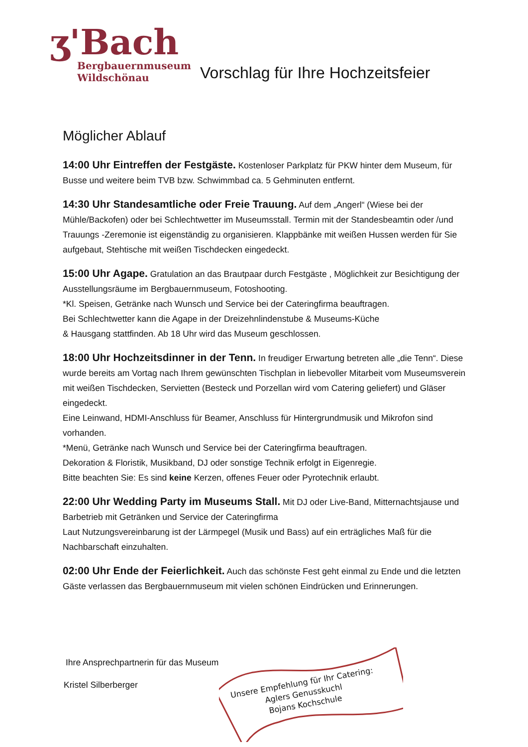ʒ'Bach
Bergbauernmuseum
Wildschönau
Vorschlag für Ihre Hochzeitsfeier
Möglicher Ablauf
14:00 Uhr Eintreffen der Festgäste. Kostenloser Parkplatz für PKW hinter dem Museum, für Busse und weitere beim TVB bzw. Schwimmbad ca. 5 Gehminuten entfernt.
14:30 Uhr Standesamtliche oder Freie Trauung. Auf dem „Angerl“ (Wiese bei der Mühle/Backofen) oder bei Schlechtwetter im Museumsstall. Termin mit der Standesbeamtin oder /und Trauungs -Zeremonie ist eigenständig zu organisieren. Klappbänke mit weißen Hussen werden für Sie aufgebaut, Stehtische mit weißen Tischdecken eingedeckt.
15:00 Uhr Agape. Gratulation an das Brautpaar durch Festgäste , Möglichkeit zur Besichtigung der Ausstellungsräume im Bergbauernmuseum, Fotoshooting.
*Kl. Speisen, Getränke nach Wunsch und Service bei der Cateringfirma beauftragen.
Bei Schlechtwetter kann die Agape in der Dreizehnlindenstube & Museums-Küche
& Hausgang stattfinden. Ab 18 Uhr wird das Museum geschlossen.
18:00 Uhr Hochzeitsdinner in der Tenn. In freudiger Erwartung betreten alle „die Tenn“. Diese wurde bereits am Vortag nach Ihrem gewünschten Tischplan in liebevoller Mitarbeit vom Museumsverein mit weißen Tischdecken, Servietten (Besteck und Porzellan wird vom Catering geliefert) und Gläser eingedeckt.
Eine Leinwand, HDMI-Anschluss für Beamer, Anschluss für Hintergrundmusik und Mikrofon sind vorhanden.
*Menü, Getränke nach Wunsch und Service bei der Cateringfirma beauftragen.
Dekoration & Floristik, Musikband, DJ oder sonstige Technik erfolgt in Eigenregie.
Bitte beachten Sie: Es sind keine Kerzen, offenes Feuer oder Pyrotechnik erlaubt.
22:00 Uhr Wedding Party im Museums Stall. Mit DJ oder Live-Band, Mitternachtsjause und Barbetrieb mit Getränken und Service der Cateringfirma
Laut Nutzungsvereinbarung ist der Lärmpegel (Musik und Bass) auf ein erträgliches Maß für die Nachbarschaft einzuhalten.
02:00 Uhr Ende der Feierlichkeit. Auch das schönste Fest geht einmal zu Ende und die letzten Gäste verlassen das Bergbauernmuseum mit vielen schönen Eindrücken und Erinnerungen.
Ihre Ansprechpartnerin für das Museum
Kristel Silberberger
Unsere Empfehlung für Ihr Catering:
Aglers Genusskuchl
Bojans Kochschule